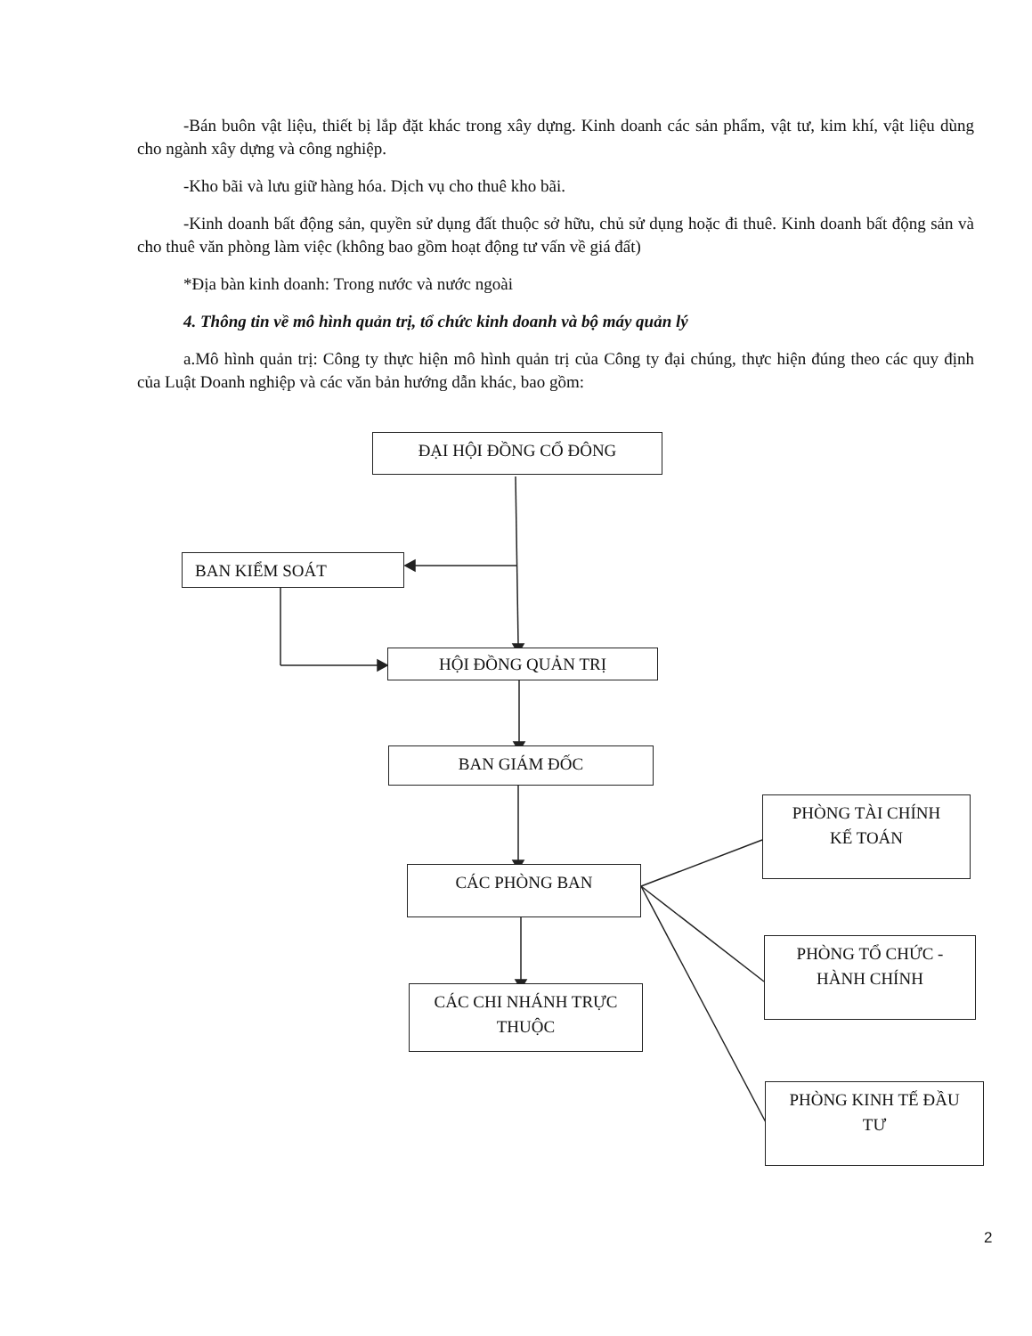-Bán buôn vật liệu, thiết bị lắp đặt khác trong xây dựng. Kinh doanh các sản phẩm, vật tư, kim khí, vật liệu dùng cho ngành xây dựng và công nghiệp.
-Kho bãi và lưu giữ hàng hóa. Dịch vụ cho thuê kho bãi.
-Kinh doanh bất động sản, quyền sử dụng đất thuộc sở hữu, chủ sử dụng hoặc đi thuê. Kinh doanh bất động sản và cho thuê văn phòng làm việc (không bao gồm hoạt động tư vấn về giá đất)
*Địa bàn kinh doanh: Trong nước và nước ngoài
4. Thông tin về mô hình quản trị, tổ chức kinh doanh và bộ máy quản lý
a.Mô hình quản trị: Công ty thực hiện mô hình quản trị của Công ty đại chúng, thực hiện đúng theo các quy định của Luật Doanh nghiệp và các văn bản hướng dẫn khác, bao gồm:
ĐẠI HỘI ĐỒNG CỔ ĐÔNG
BAN KIỂM SOÁT
HỘI ĐỒNG QUẢN TRỊ
BAN GIÁM ĐỐC
CÁC PHÒNG BAN
CÁC CHI NHÁNH TRỰC
THUỘC
PHÒNG TÀI CHÍNH
KẾ TOÁN
PHÒNG TỔ CHỨC -
HÀNH CHÍNH
PHÒNG KINH TẾ ĐẦU
TƯ
2